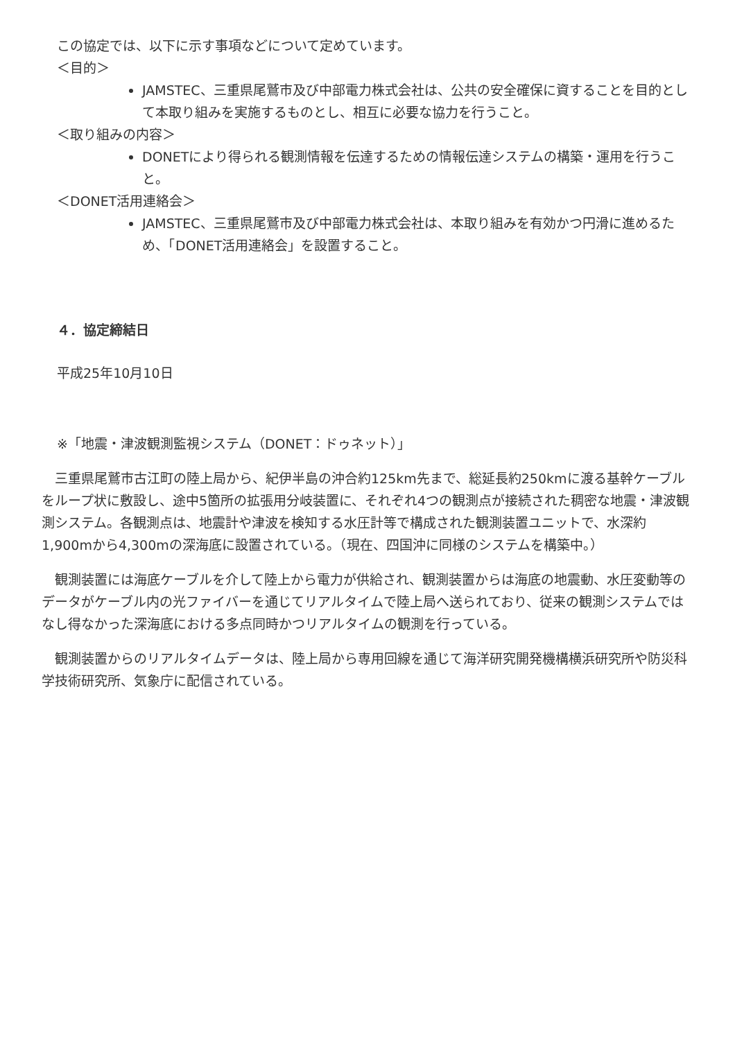この協定では、以下に示す事項などについて定めています。
＜目的＞
JAMSTEC、三重県尾鷲市及び中部電力株式会社は、公共の安全確保に資することを目的として本取り組みを実施するものとし、相互に必要な協力を行うこと。
＜取り組みの内容＞
DONETにより得られる観測情報を伝達するための情報伝達システムの構築・運用を行うこと。
＜DONET活用連絡会＞
JAMSTEC、三重県尾鷲市及び中部電力株式会社は、本取り組みを有効かつ円滑に進めるため、「DONET活用連絡会」を設置すること。
４．協定締結日
平成25年10月10日
※「地震・津波観測監視システム（DONET：ドゥネット）」
　三重県尾鷲市古江町の陸上局から、紀伊半島の沖合約125km先まで、総延長約250kmに渡る基幹ケーブルをループ状に敷設し、途中5箇所の拡張用分岐装置に、それぞれ4つの観測点が接続された稠密な地震・津波観測システム。各観測点は、地震計や津波を検知する水圧計等で構成された観測装置ユニットで、水深約1,900mから4,300mの深海底に設置されている。（現在、四国沖に同様のシステムを構築中。）
　観測装置には海底ケーブルを介して陸上から電力が供給され、観測装置からは海底の地震動、水圧変動等のデータがケーブル内の光ファイバーを通じてリアルタイムで陸上局へ送られており、従来の観測システムではなし得なかった深海底における多点同時かつリアルタイムの観測を行っている。
　観測装置からのリアルタイムデータは、陸上局から専用回線を通じて海洋研究開発機構横浜研究所や防災科学技術研究所、気象庁に配信されている。